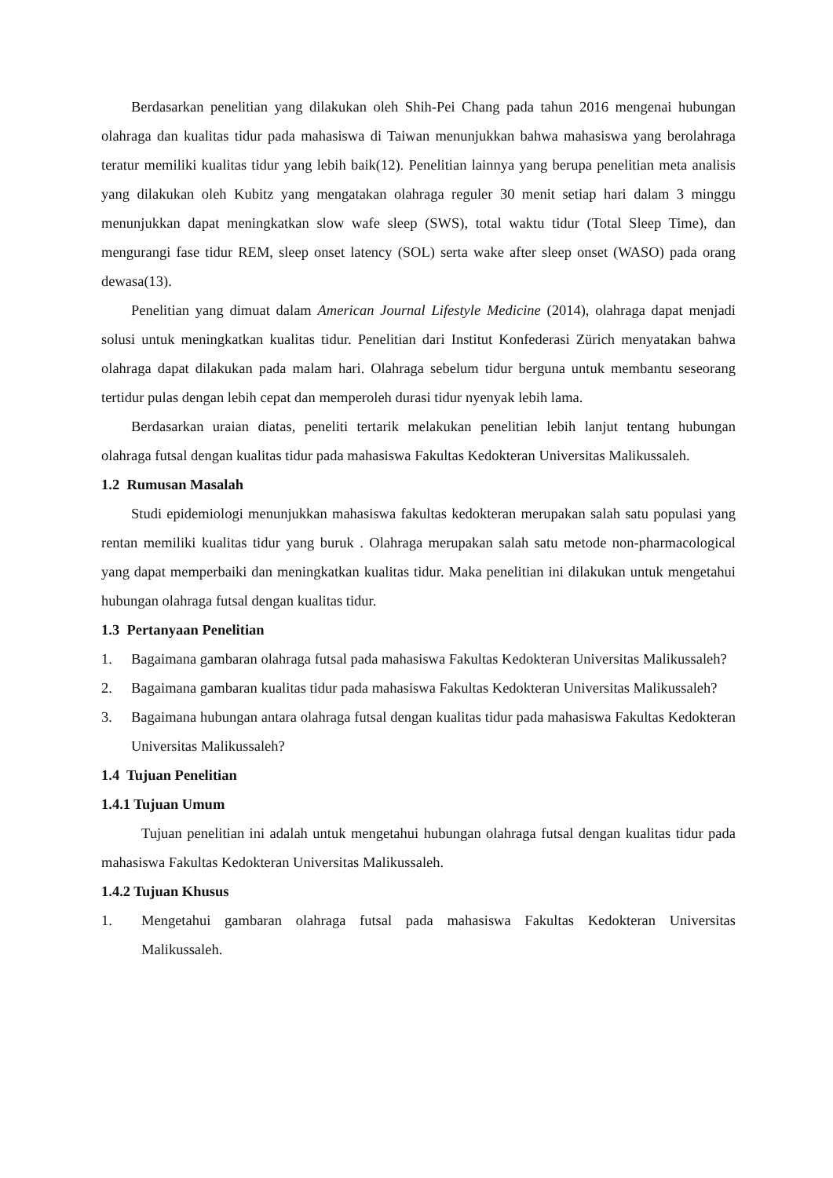Berdasarkan penelitian yang dilakukan oleh Shih-Pei Chang pada tahun 2016 mengenai hubungan olahraga dan kualitas tidur pada mahasiswa di Taiwan menunjukkan bahwa mahasiswa yang berolahraga teratur memiliki kualitas tidur yang lebih baik(12). Penelitian lainnya yang berupa penelitian meta analisis yang dilakukan oleh Kubitz yang mengatakan olahraga reguler 30 menit setiap hari dalam 3 minggu menunjukkan dapat meningkatkan slow wafe sleep (SWS), total waktu tidur (Total Sleep Time), dan mengurangi fase tidur REM, sleep onset latency (SOL) serta wake after sleep onset (WASO) pada orang dewasa(13).
Penelitian yang dimuat dalam American Journal Lifestyle Medicine (2014), olahraga dapat menjadi solusi untuk meningkatkan kualitas tidur. Penelitian dari Institut Konfederasi Zürich menyatakan bahwa olahraga dapat dilakukan pada malam hari. Olahraga sebelum tidur berguna untuk membantu seseorang tertidur pulas dengan lebih cepat dan memperoleh durasi tidur nyenyak lebih lama.
Berdasarkan uraian diatas, peneliti tertarik melakukan penelitian lebih lanjut tentang hubungan olahraga futsal dengan kualitas tidur pada mahasiswa Fakultas Kedokteran Universitas Malikussaleh.
1.2 Rumusan Masalah
Studi epidemiologi menunjukkan mahasiswa fakultas kedokteran merupakan salah satu populasi yang rentan memiliki kualitas tidur yang buruk . Olahraga merupakan salah satu metode non-pharmacological yang dapat memperbaiki dan meningkatkan kualitas tidur. Maka penelitian ini dilakukan untuk mengetahui hubungan olahraga futsal dengan kualitas tidur.
1.3 Pertanyaan Penelitian
1. Bagaimana gambaran olahraga futsal pada mahasiswa Fakultas Kedokteran Universitas Malikussaleh?
2. Bagaimana gambaran kualitas tidur pada mahasiswa Fakultas Kedokteran Universitas Malikussaleh?
3. Bagaimana hubungan antara olahraga futsal dengan kualitas tidur pada mahasiswa Fakultas Kedokteran Universitas Malikussaleh?
1.4 Tujuan Penelitian
1.4.1 Tujuan Umum
Tujuan penelitian ini adalah untuk mengetahui hubungan olahraga futsal dengan kualitas tidur pada mahasiswa Fakultas Kedokteran Universitas Malikussaleh.
1.4.2 Tujuan Khusus
1. Mengetahui gambaran olahraga futsal pada mahasiswa Fakultas Kedokteran Universitas Malikussaleh.